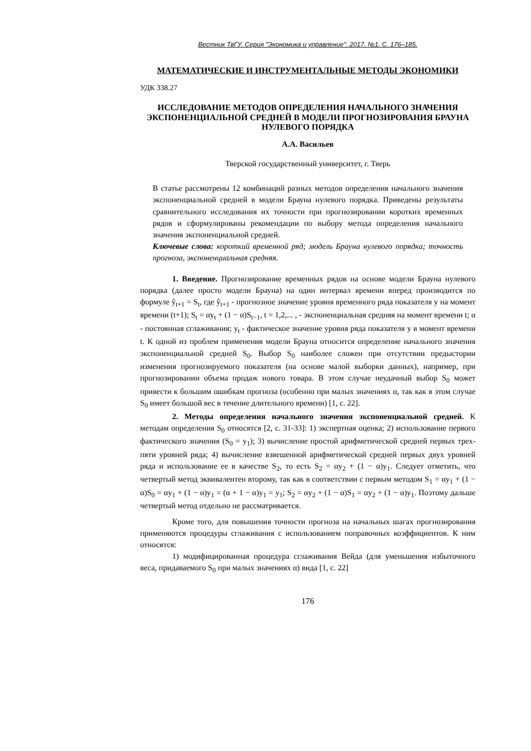Вестник ТвГУ. Серия "Экономика и управление". 2017. №1. С. 176–185.
МАТЕМАТИЧЕСКИЕ И ИНСТРУМЕНТАЛЬНЫЕ МЕТОДЫ ЭКОНОМИКИ
УДК 338.27
ИССЛЕДОВАНИЕ МЕТОДОВ ОПРЕДЕЛЕНИЯ НАЧАЛЬНОГО ЗНАЧЕНИЯ ЭКСПОНЕНЦИАЛЬНОЙ СРЕДНЕЙ В МОДЕЛИ ПРОГНОЗИРОВАНИЯ БРАУНА НУЛЕВОГО ПОРЯДКА
А.А. Васильев
Тверской государственный университет, г. Тверь
В статье рассмотрены 12 комбинаций разных методов определения начального значения экспоненциальной средней в модели Брауна нулевого порядка. Приведены результаты сравнительного исследования их точности при прогнозировании коротких временных рядов и сформулированы рекомендации по выбору метода определения начального значения экспоненциальной средней.
Ключевые слова: короткий временной ряд; модель Брауна нулевого порядка; точность прогноза, экспоненциальная средняя.
1. Введение. Прогнозирование временных рядов на основе модели Брауна нулевого порядка (далее просто модели Брауна) на один интервал времени вперед производится по формуле ŷ<sub>t+1</sub> = S<sub>t</sub>, где ŷ<sub>t+1</sub> - прогнозное значение уровня временного ряда показателя y на момент времени (t+1); S<sub>t</sub> = αy<sub>t</sub> + (1 − α)S<sub>t−1</sub>, t = 1,2,... , - экспоненциальная средняя на момент времени t; α - постоянная сглаживания; y<sub>t</sub> - фактическое значение уровня ряда показателя y в момент времени t. К одной из проблем применения модели Брауна относится определение начального значения экспоненциальной средней S<sub>0</sub>. Выбор S<sub>0</sub> наиболее сложен при отсутствии предыстории изменения прогнозируемого показателя (на основе малой выборки данных), например, при прогнозировании объема продаж нового товара. В этом случае неудачный выбор S<sub>0</sub> может привести к большим ошибкам прогноза (особенно при малых значениях α, так как в этом случае S<sub>0</sub> имеет большой вес в течение длительного времени) [1, с. 22].
2. Методы определения начального значения экспоненциальной средней. К методам определения S<sub>0</sub> относятся [2, с. 31-33]: 1) экспертная оценка; 2) использование первого фактического значения (S<sub>0</sub> = y<sub>1</sub>); 3) вычисление простой арифметической средней первых трех-пяти уровней ряда; 4) вычисление взвешенной арифметической средней первых двух уровней ряда и использование ее в качестве S<sub>2</sub>, то есть S<sub>2</sub> = αy<sub>2</sub> + (1 − α)y<sub>1</sub>. Следует отметить, что четвертый метод эквивалентен второму, так как в соответствии с первым методом S<sub>1</sub> = αy<sub>1</sub> + (1 − α)S<sub>0</sub> = αy<sub>1</sub> + (1 − α)y<sub>1</sub> = (α + 1 − α)y<sub>1</sub> = y<sub>1</sub>; S<sub>2</sub> = αy<sub>2</sub> + (1 − α)S<sub>1</sub> = αy<sub>2</sub> + (1 − α)y<sub>1</sub>. Поэтому дальше четвертый метод отдельно не рассматривается.
Кроме того, для повышения точности прогноза на начальных шагах прогнозирования применяются процедуры сглаживания с использованием поправочных коэффициентов. К ним относятся:
1) модифицированная процедура сглаживания Вейда (для уменьшения избыточного веса, придаваемого S<sub>0</sub> при малых значениях α) вида [1, с. 22]
176